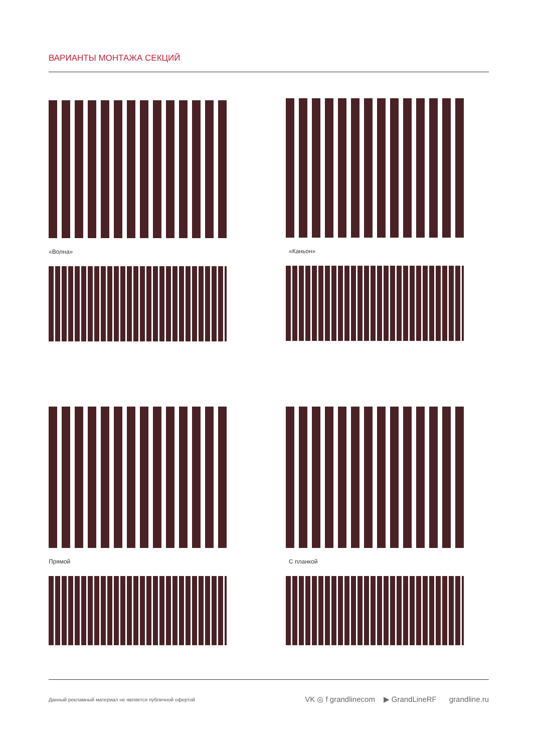ВАРИАНТЫ МОНТАЖА СЕКЦИЙ
«Волна»
«Каньон»
Прямой
С планкой
Данный рекламный материал не является публичной офертой VK ◎ f grandlinecom ▶ GrandLineRF grandline.ru